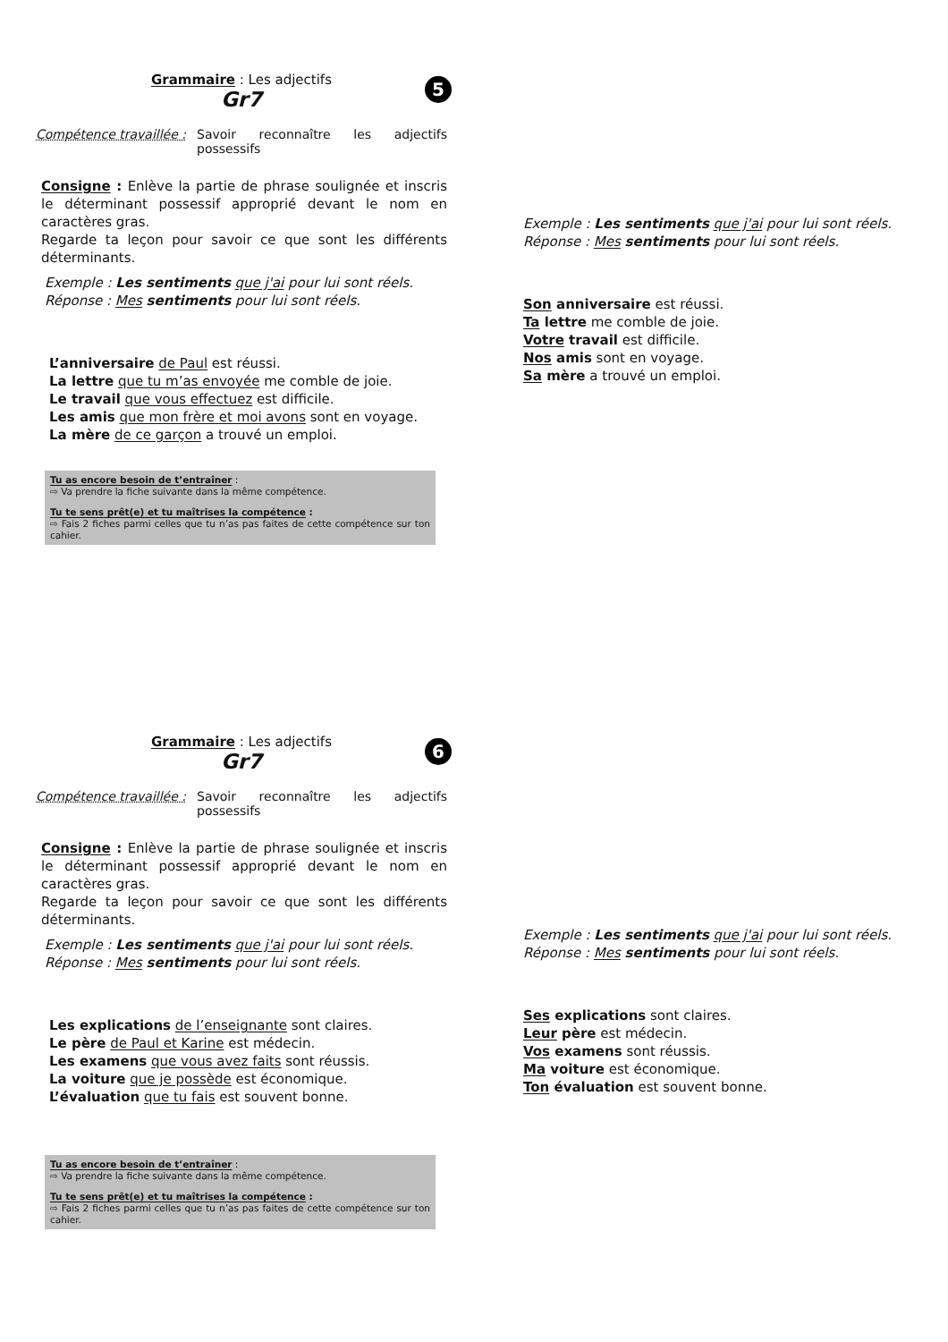Grammaire : Les adjectifs
Gr7
5
Compétence travaillée :
Savoir reconnaître les adjectifs possessifs
Consigne : Enlève la partie de phrase soulignée et inscris le déterminant possessif approprié devant le nom en caractères gras.
Regarde ta leçon pour savoir ce que sont les différents déterminants.
Exemple : Les sentiments que j'ai pour lui sont réels.
Réponse : Mes sentiments pour lui sont réels.
L’anniversaire de Paul est réussi.
La lettre que tu m’as envoyée me comble de joie.
Le travail que vous effectuez est difficile.
Les amis que mon frère et moi avons sont en voyage.
La mère de ce garçon a trouvé un emploi.
Tu as encore besoin de t’entraîner :
⇨ Va prendre la fiche suivante dans la même compétence.
Tu te sens prêt(e) et tu maîtrises la compétence :
⇨ Fais 2 fiches parmi celles que tu n’as pas faites de cette compétence sur ton cahier.
Exemple : Les sentiments que j'ai pour lui sont réels.
Réponse : Mes sentiments pour lui sont réels.
Son anniversaire est réussi.
Ta lettre me comble de joie.
Votre travail est difficile.
Nos amis sont en voyage.
Sa mère a trouvé un emploi.
Grammaire : Les adjectifs
Gr7
6
Compétence travaillée :
Savoir reconnaître les adjectifs possessifs
Consigne : Enlève la partie de phrase soulignée et inscris le déterminant possessif approprié devant le nom en caractères gras.
Regarde ta leçon pour savoir ce que sont les différents déterminants.
Exemple : Les sentiments que j'ai pour lui sont réels.
Réponse : Mes sentiments pour lui sont réels.
Les explications de l’enseignante sont claires.
Le père de Paul et Karine est médecin.
Les examens que vous avez faits sont réussis.
La voiture que je possède est économique.
L’évaluation que tu fais est souvent bonne.
Tu as encore besoin de t’entraîner :
⇨ Va prendre la fiche suivante dans la même compétence.
Tu te sens prêt(e) et tu maîtrises la compétence :
⇨ Fais 2 fiches parmi celles que tu n’as pas faites de cette compétence sur ton cahier.
Exemple : Les sentiments que j'ai pour lui sont réels.
Réponse : Mes sentiments pour lui sont réels.
Ses explications sont claires.
Leur père est médecin.
Vos examens sont réussis.
Ma voiture est économique.
Ton évaluation est souvent bonne.